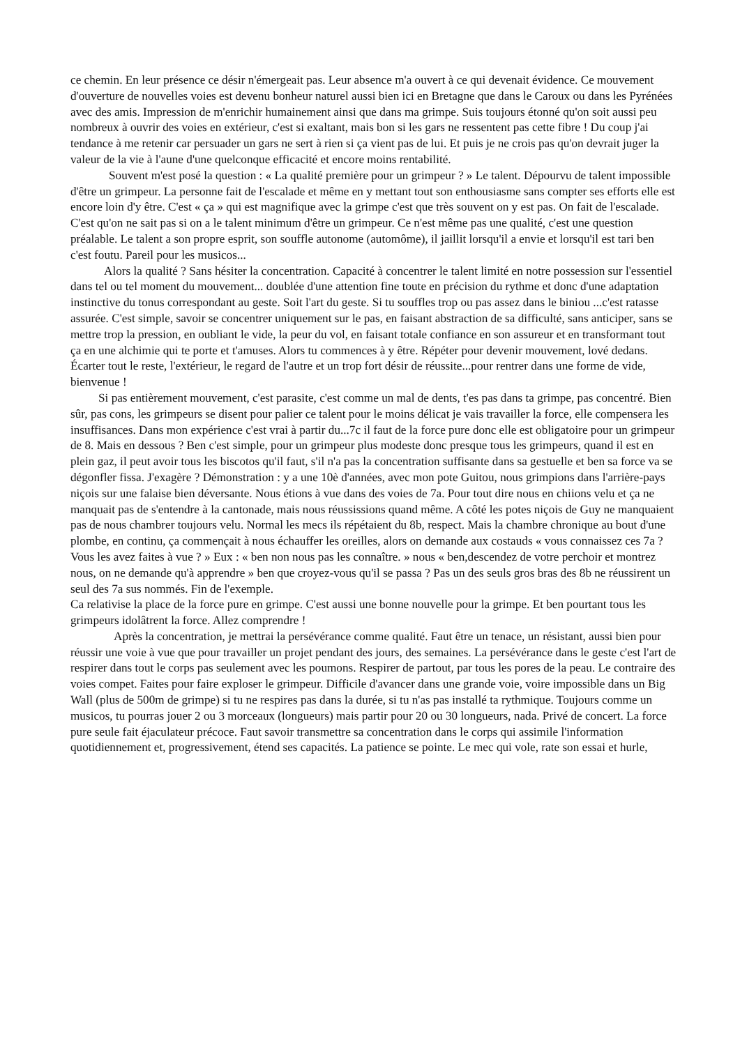ce chemin. En leur présence ce désir n'émergeait pas. Leur absence m'a ouvert à ce qui devenait évidence. Ce mouvement d'ouverture de nouvelles voies est devenu bonheur naturel aussi bien ici en Bretagne que dans le Caroux ou dans les Pyrénées avec des amis. Impression de m'enrichir humainement ainsi que dans ma grimpe. Suis toujours étonné qu'on soit aussi peu nombreux à ouvrir des voies en extérieur, c'est si exaltant, mais bon si les gars ne ressentent pas cette fibre ! Du coup j'ai tendance à me retenir car persuader un gars ne sert à rien si ça vient pas de lui. Et puis je ne crois pas qu'on devrait juger la valeur de la vie à l'aune d'une quelconque efficacité et encore moins rentabilité.
Souvent m'est posé la question : « La qualité première pour un grimpeur ? » Le talent. Dépourvu de talent impossible d'être un grimpeur. La personne fait de l'escalade et même en y mettant tout son enthousiasme sans compter ses efforts elle est encore loin d'y être. C'est « ça » qui est magnifique avec la grimpe c'est que très souvent on y est pas. On fait de l'escalade.
C'est qu'on ne sait pas si on a le talent minimum d'être un grimpeur. Ce n'est même pas une qualité, c'est une question préalable. Le talent a son propre esprit, son souffle autonome (automôme), il jaillit lorsqu'il a envie et lorsqu'il est tari ben c'est foutu. Pareil pour les musicos...
Alors la qualité ? Sans hésiter la concentration. Capacité à concentrer le talent limité en notre possession sur l'essentiel dans tel ou tel moment du mouvement... doublée d'une attention fine toute en précision du rythme et donc d'une adaptation instinctive du tonus correspondant au geste. Soit l'art du geste. Si tu souffles trop ou pas assez dans le biniou ...c'est ratasse assurée. C'est simple, savoir se concentrer uniquement sur le pas, en faisant abstraction de sa difficulté, sans anticiper, sans se mettre trop la pression, en oubliant le vide, la peur du vol, en faisant totale confiance en son assureur et en transformant tout ça en une alchimie qui te porte et t'amuses. Alors tu commences à y être. Répéter pour devenir mouvement, lové dedans. Écarter tout le reste, l'extérieur, le regard de l'autre et un trop fort désir de réussite...pour rentrer dans une forme de vide, bienvenue !
Si pas entièrement mouvement, c'est parasite, c'est comme un mal de dents, t'es pas dans ta grimpe, pas concentré. Bien sûr, pas cons, les grimpeurs se disent pour palier ce talent pour le moins délicat je vais travailler la force, elle compensera les insuffisances. Dans mon expérience c'est vrai à partir du...7c il faut de la force pure donc elle est obligatoire pour un grimpeur de 8. Mais en dessous ? Ben c'est simple, pour un grimpeur plus modeste donc presque tous les grimpeurs, quand il est en plein gaz, il peut avoir tous les biscotos qu'il faut, s'il n'a pas la concentration suffisante dans sa gestuelle et ben sa force va se dégonfler fissa. J'exagère ? Démonstration : y a une 10è d'années, avec mon pote Guitou, nous grimpions dans l'arrière-pays niçois sur une falaise bien déversante. Nous étions à vue dans des voies de 7a. Pour tout dire nous en chiions velu et ça ne manquait pas de s'entendre à la cantonade, mais nous réussissions quand même. A côté les potes niçois de Guy ne manquaient pas de nous chambrer toujours velu. Normal les mecs ils répétaient du 8b, respect. Mais la chambre chronique au bout d'une plombe, en continu, ça commençait à nous échauffer les oreilles, alors on demande aux costauds « vous connaissez ces 7a ? Vous les avez faites à vue ? » Eux : « ben non nous pas les connaître. » nous « ben,descendez de votre perchoir et montrez nous, on ne demande qu'à apprendre » ben que croyez-vous qu'il se passa ? Pas un des seuls gros bras des 8b ne réussirent un seul des 7a sus nommés. Fin de l'exemple.
Ca relativise la place de la force pure en grimpe. C'est aussi une bonne nouvelle pour la grimpe. Et ben pourtant tous les grimpeurs idolâtrent la force. Allez comprendre !
Après la concentration, je mettrai la persévérance comme qualité. Faut être un tenace, un résistant, aussi bien pour réussir une voie à vue que pour travailler un projet pendant des jours, des semaines. La persévérance dans le geste c'est l'art de respirer dans tout le corps pas seulement avec les poumons. Respirer de partout, par tous les pores de la peau. Le contraire des voies compet. Faites pour faire exploser le grimpeur. Difficile d'avancer dans une grande voie, voire impossible dans un Big Wall (plus de 500m de grimpe) si tu ne respires pas dans la durée, si tu n'as pas installé ta rythmique. Toujours comme un musicos, tu pourras jouer 2 ou 3 morceaux (longueurs) mais partir pour 20 ou 30 longueurs, nada. Privé de concert. La force pure seule fait éjaculateur précoce. Faut savoir transmettre sa concentration dans le corps qui assimile l'information quotidiennement et, progressivement, étend ses capacités. La patience se pointe. Le mec qui vole, rate son essai et hurle,